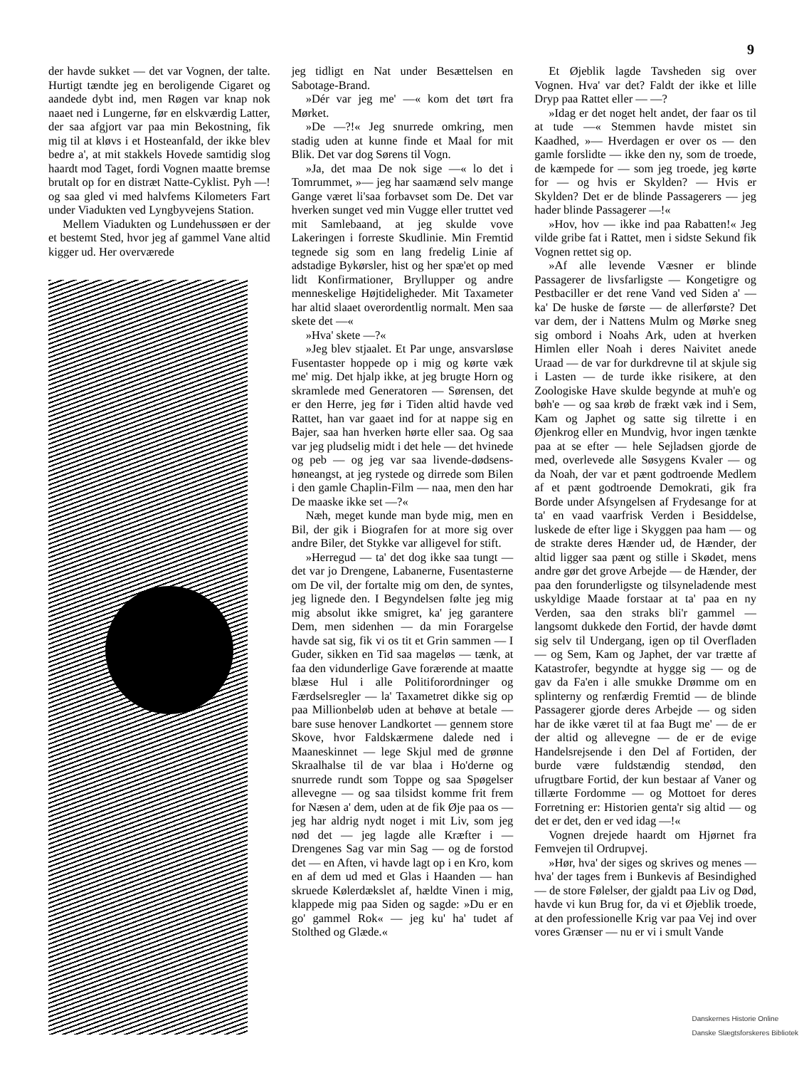9
der havde sukket — det var Vognen, der talte. Hurtigt tændte jeg en beroligende Cigaret og aandede dybt ind, men Røgen var knap nok naaet ned i Lungerne, før en elskværdig Latter, der saa afgjort var paa min Bekostning, fik mig til at kløvs i et Hosteanfald, der ikke blev bedre a', at mit stakkels Hovede samtidig slog haardt mod Taget, fordi Vognen maatte bremse brutalt op for en distræt Natte-Cyklist. Pyh —! og saa gled vi med halvfems Kilometers Fart under Viadukten ved Lyngbyvejens Station.
Mellem Viadukten og Lundehussøen er der et bestemt Sted, hvor jeg af gammel Vane altid kigger ud. Her overværede
jeg tidligt en Nat under Besættelsen en Sabotage-Brand.
»Dér var jeg me' —« kom det tørt fra Mørket.
»De —?!« Jeg snurrede omkring, men stadig uden at kunne finde et Maal for mit Blik. Det var dog Sørens til Vogn.
»Ja, det maa De nok sige —« lo det i Tomrummet, »— jeg har saamænd selv mange Gange været li'saa forbavset som De. Det var hverken sunget ved min Vugge eller truttet ved mit Samlebaand, at jeg skulde vove Lakeringen i forreste Skudlinie. Min Fremtid tegnede sig som en lang fredelig Linie af adstadige Bykørsler, hist og her spæ'et op med lidt Konfirmationer, Bryllupper og andre menneskelige Højtideligheder. Mit Taxameter har altid slaaet overordentlig normalt. Men saa skete det —«
»Hva' skete —?«
»Jeg blev stjaalet. Et Par unge, ansvarsløse Fusentaster hoppede op i mig og kørte væk me' mig. Det hjalp ikke, at jeg brugte Horn og skramlede med Generatoren — Sørensen, det er den Herre, jeg før i Tiden altid havde ved Rattet, han var gaaet ind for at nappe sig en Bajer, saa han hverken hørte eller saa. Og saa var jeg pludselig midt i det hele — det hvinede og peb — og jeg var saa livende-dødsens-høneangst, at jeg rystede og dirrede som Bilen i den gamle Chaplin-Film — naa, men den har De maaske ikke set —?«
Næh, meget kunde man byde mig, men en Bil, der gik i Biografen for at more sig over andre Biler, det Stykke var alligevel for stift.
»Herregud — ta' det dog ikke saa tungt — det var jo Drengene, Labanerne, Fusentasterne om De vil, der fortalte mig om den, de syntes, jeg lignede den. I Begyndelsen følte jeg mig mig absolut ikke smigret, ka' jeg garantere Dem, men sidenhen — da min Forargelse havde sat sig, fik vi os tit et Grin sammen — I Guder, sikken en Tid saa mageløs — tænk, at faa den vidunderlige Gave forærende at maatte blæse Hul i alle Politiforordninger og Færdselsregler — la' Taxametret dikke sig op paa Millionbeløb uden at behøve at betale — bare suse henover Landkortet — gennem store Skove, hvor Faldskærmene dalede ned i Maaneskinnet — lege Skjul med de grønne Skraalhalse til de var blaa i Ho'derne og snurrede rundt som Toppe og saa Spøgelser allevegne — og saa tilsidst komme frit frem for Næsen a' dem, uden at de fik Øje paa os — jeg har aldrig nydt noget i mit Liv, som jeg nød det — jeg lagde alle Kræfter i — Drengenes Sag var min Sag — og de forstod det — en Aften, vi havde lagt op i en Kro, kom en af dem ud med et Glas i Haanden — han skruede Kølerdækslet af, hældte Vinen i mig, klappede mig paa Siden og sagde: »Du er en go' gammel Rok« — jeg ku' ha' tudet af Stolthed og Glæde.«
Et Øjeblik lagde Tavsheden sig over Vognen. Hva' var det? Faldt der ikke et lille Dryp paa Rattet eller — —?
»Idag er det noget helt andet, der faar os til at tude —« Stemmen havde mistet sin Kaadhed, »— Hverdagen er over os — den gamle forslidte — ikke den ny, som de troede, de kæmpede for — som jeg troede, jeg kørte for — og hvis er Skylden? — Hvis er Skylden? Det er de blinde Passagerers — jeg hader blinde Passagerer —!«
»Hov, hov — ikke ind paa Rabatten!« Jeg vilde gribe fat i Rattet, men i sidste Sekund fik Vognen rettet sig op.
»Af alle levende Væsner er blinde Passagerer de livsfarligste — Kongetigre og Pestbaciller er det rene Vand ved Siden a' — ka' De huske de første — de allerførste? Det var dem, der i Nattens Mulm og Mørke sneg sig ombord i Noahs Ark, uden at hverken Himlen eller Noah i deres Naivitet anede Uraad — de var for durkdrevne til at skjule sig i Lasten — de turde ikke risikere, at den Zoologiske Have skulde begynde at muh'e og bøh'e — og saa krøb de frækt væk ind i Sem, Kam og Japhet og satte sig tilrette i en Øjenkrog eller en Mundvig, hvor ingen tænkte paa at se efter — hele Sejladsen gjorde de med, overlevede alle Søsygens Kvaler — og da Noah, der var et pænt godtroende Medlem af et pænt godtroende Demokrati, gik fra Borde under Afsyngelsen af Frydesange for at ta' en vaad vaarfrisk Verden i Besiddelse, luskede de efter lige i Skyggen paa ham — og de strakte deres Hænder ud, de Hænder, der altid ligger saa pænt og stille i Skødet, mens andre gør det grove Arbejde — de Hænder, der paa den forunderligste og tilsyneladende mest uskyldige Maade forstaar at ta' paa en ny Verden, saa den straks bli'r gammel — langsomt dukkede den Fortid, der havde dømt sig selv til Undergang, igen op til Overfladen — og Sem, Kam og Japhet, der var trætte af Katastrofer, begyndte at hygge sig — og de gav da Fa'en i alle smukke Drømme om en splinterny og renfærdig Fremtid — de blinde Passagerer gjorde deres Arbejde — og siden har de ikke været til at faa Bugt me' — de er der altid og allevegne — de er de evige Handelsrejsende i den Del af Fortiden, der burde være fuldstændig stendød, den ufrugtbare Fortid, der kun bestaar af Vaner og tillærte Fordomme — og Mottoet for deres Forretning er: Historien genta'r sig altid — og det er det, den er ved idag —!«
Vognen drejede haardt om Hjørnet fra Femvejen til Ordrupvej.
»Hør, hva' der siges og skrives og menes — hva' der tages frem i Bunkevis af Besindighed — de store Følelser, der gjaldt paa Liv og Død, havde vi kun Brug for, da vi et Øjeblik troede, at den professionelle Krig var paa Vej ind over vores Grænser — nu er vi i smult Vande
Danskernes Historie Online
Danske Slægtsforskeres Bibliotek